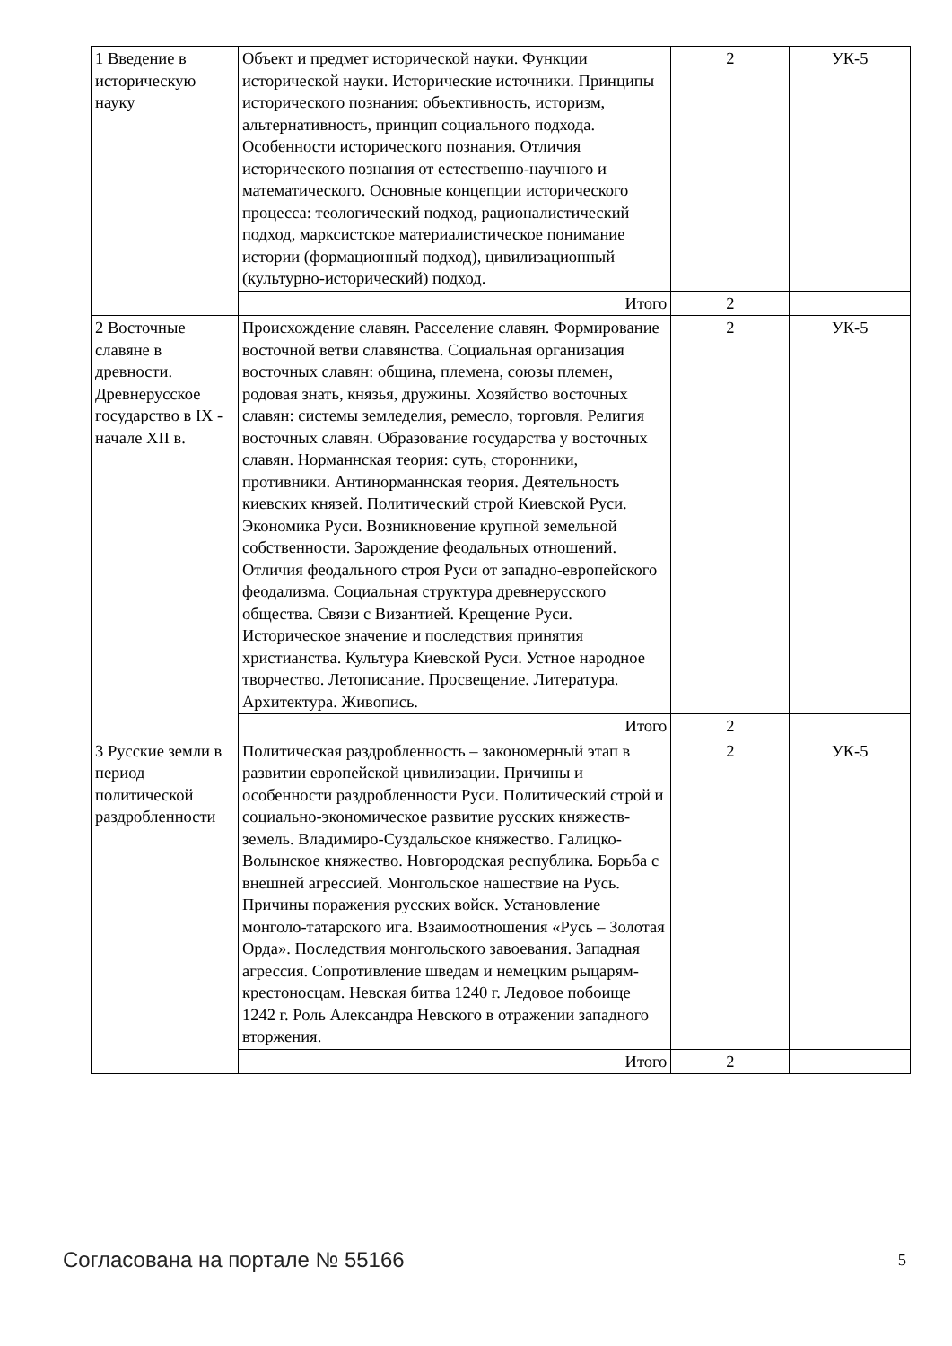| 1 Введение в историческую науку | Объект и предмет исторической науки. Функции исторической науки. Исторические источники. Принципы исторического познания: объективность, историзм, альтернативность, принцип социального подхода. Особенности исторического познания. Отличия исторического познания от естественно-научного и математического. Основные концепции исторического процесса: теологический подход, рационалистический подход, марксистское материалистическое понимание истории (формационный подход), цивилизационный (культурно-исторический) подход. | 2 | УК-5 |
| | Итого | 2 | |
| 2 Восточные славяне в древности. Древнерусское государство в IX - начале XII в. | Происхождение славян. Расселение славян. Формирование восточной ветви славянства. Социальная организация восточных славян: община, племена, союзы племен, родовая знать, князья, дружины. Хозяйство восточных славян: системы земледелия, ремесло, торговля. Религия восточных славян. Образование государства у восточных славян. Норманнская теория: суть, сторонники, противники. Антинорманнская теория. Деятельность киевских князей. Политический строй Киевской Руси. Экономика Руси. Возникновение крупной земельной собственности. Зарождение феодальных отношений. Отличия феодального строя Руси от западно-европейского феодализма. Социальная структура древнерусского общества. Связи с Византией. Крещение Руси. Историческое значение и последствия принятия христианства. Культура Киевской Руси. Устное народное творчество. Летописание. Просвещение. Литература. Архитектура. Живопись. | 2 | УК-5 |
| | Итого | 2 | |
| 3 Русские земли в период политической раздробленности | Политическая раздробленность – закономерный этап в развитии европейской цивилизации. Причины и особенности раздробленности Руси. Политический строй и социально-экономическое развитие русских княжеств-земель. Владимиро-Суздальское княжество. Галицко-Волынское княжество. Новгородская республика. Борьба с внешней агрессией. Монгольское нашествие на Русь. Причины поражения русских войск. Установление монголо-татарского ига. Взаимоотношения «Русь – Золотая Орда». Последствия монгольского завоевания. Западная агрессия. Сопротивление шведам и немецким рыцарям-крестоносцам. Невская битва 1240 г. Ледовое побоище 1242 г. Роль Александра Невского в отражении западного вторжения. | 2 | УК-5 |
| | Итого | 2 | |
Согласована на портале № 55166 5